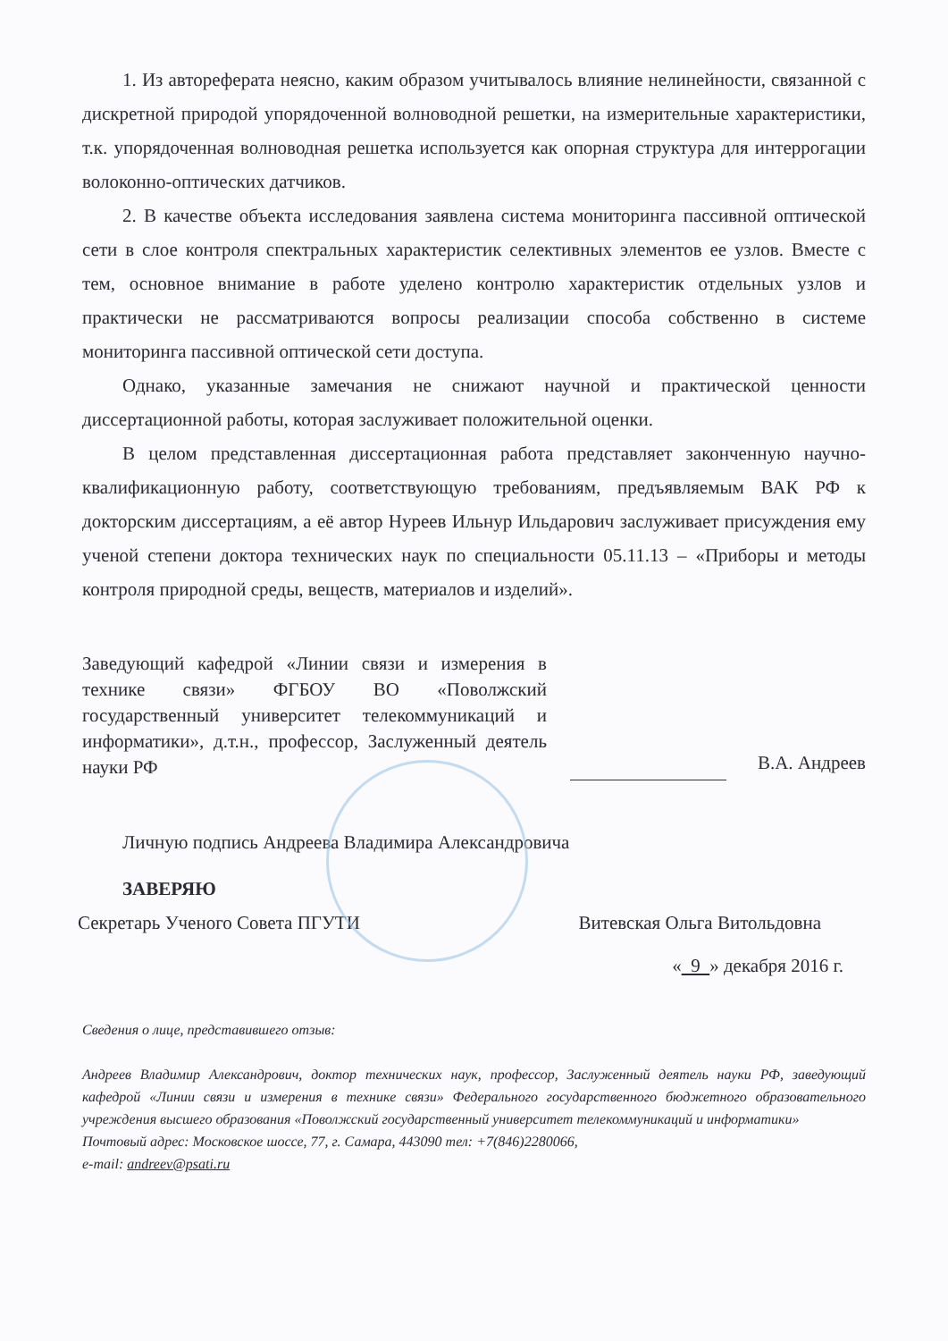1. Из автореферата неясно, каким образом учитывалось влияние нелинейности, связанной с дискретной природой упорядоченной волноводной решетки, на измерительные характеристики, т.к. упорядоченная волноводная решетка используется как опорная структура для интеррогации волоконно-оптических датчиков.
2. В качестве объекта исследования заявлена система мониторинга пассивной оптической сети в слое контроля спектральных характеристик селективных элементов ее узлов. Вместе с тем, основное внимание в работе уделено контролю характеристик отдельных узлов и практически не рассматриваются вопросы реализации способа собственно в системе мониторинга пассивной оптической сети доступа.
Однако, указанные замечания не снижают научной и практической ценности диссертационной работы, которая заслуживает положительной оценки.
В целом представленная диссертационная работа представляет законченную научно-квалификационную работу, соответствующую требованиям, предъявляемым ВАК РФ к докторским диссертациям, а её автор Нуреев Ильнур Ильдарович заслуживает присуждения ему ученой степени доктора технических наук по специальности 05.11.13 – «Приборы и методы контроля природной среды, веществ, материалов и изделий».
Заведующий кафедрой «Линии связи и измерения в технике связи» ФГБОУ ВО «Поволжский государственный университет телекоммуникаций и информатики», д.т.н., профессор, Заслуженный деятель науки РФ
В.А. Андреев
Личную подпись Андреева Владимира Александровича
ЗАВЕРЯЮ
Секретарь Ученого Совета ПГУТИ Витевская Ольга Витольдовна
« 9 » декабря 2016 г.
Сведения о лице, представившего отзыв:
Андреев Владимир Александрович, доктор технических наук, профессор, Заслуженный деятель науки РФ, заведующий кафедрой «Линии связи и измерения в технике связи» Федерального государственного бюджетного образовательного учреждения высшего образования «Поволжский государственный университет телекоммуникаций и информатики»
Почтовый адрес: Московское шоссе, 77, г. Самара, 443090 тел: +7(846)2280066,
e-mail: andreev@psati.ru